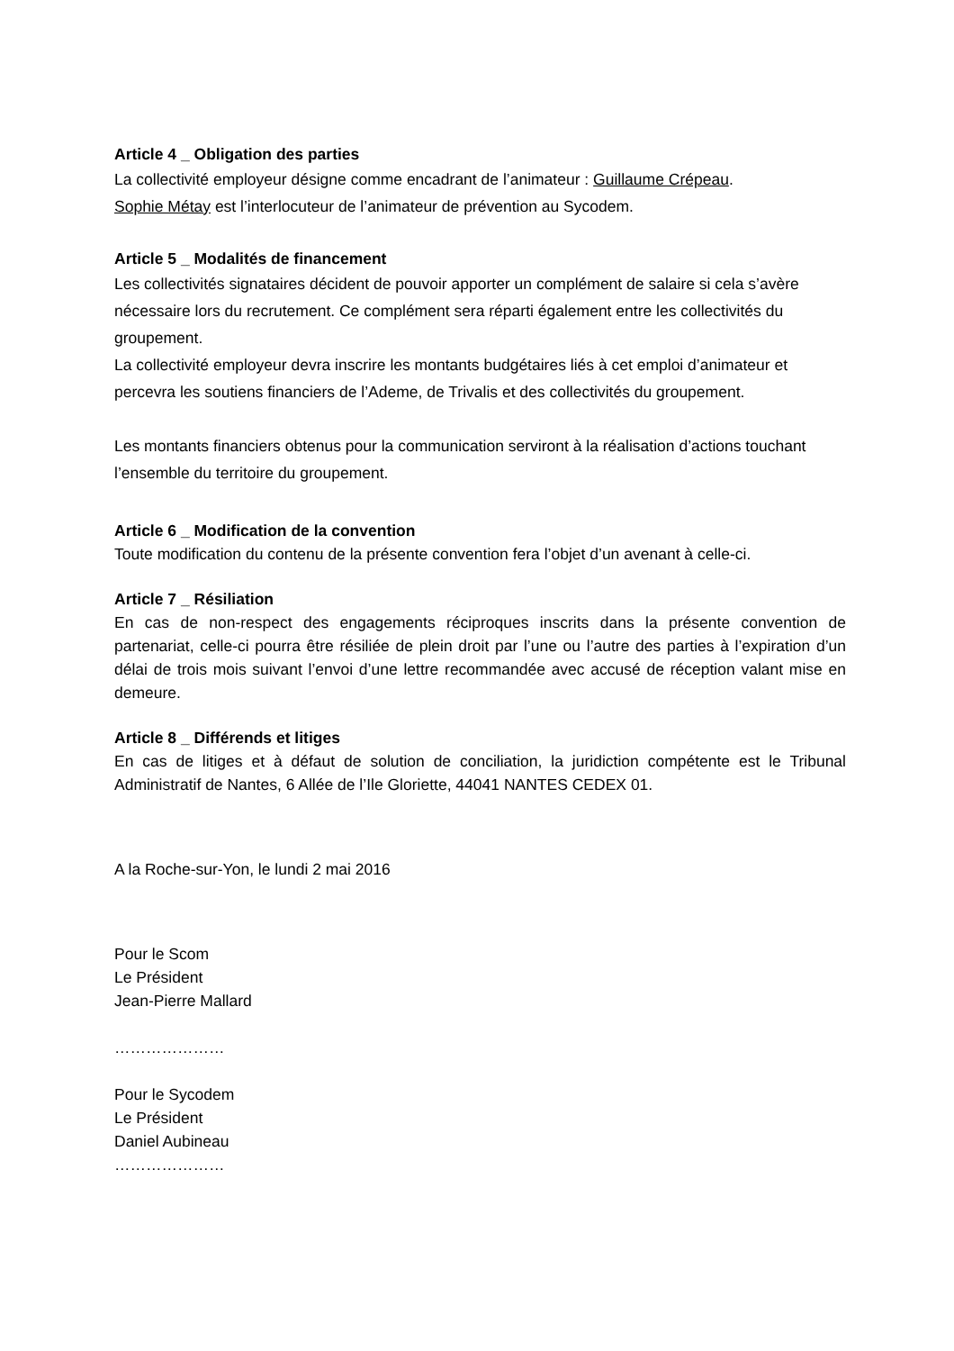Article 4 _ Obligation des parties
La collectivité employeur désigne comme encadrant de l’animateur : Guillaume Crépeau.
Sophie Métay est l’interlocuteur de l’animateur de prévention au Sycodem.
Article 5 _ Modalités de financement
Les collectivités signataires décident de pouvoir apporter un complément de salaire si cela s’avère nécessaire lors du recrutement. Ce complément sera réparti également entre les collectivités du groupement.
La collectivité employeur devra inscrire les montants budgétaires liés à cet emploi d’animateur et percevra les soutiens financiers de l’Ademe, de Trivalis et des collectivités du groupement.
Les montants financiers obtenus pour la communication serviront à la réalisation d’actions touchant l’ensemble du territoire du groupement.
Article 6 _ Modification de la convention
Toute modification du contenu de la présente convention fera l’objet d’un avenant à celle-ci.
Article 7 _ Résiliation
En cas de non-respect des engagements réciproques inscrits dans la présente convention de partenariat, celle-ci pourra être résiliée de plein droit par l’une ou l’autre des parties à l’expiration d’un délai de trois mois suivant l’envoi d’une lettre recommandée avec accusé de réception valant mise en demeure.
Article 8 _ Différends et litiges
En cas de litiges et à défaut de solution de conciliation, la juridiction compétente est le Tribunal Administratif de Nantes, 6 Allée de l’Ile Gloriette, 44041 NANTES CEDEX 01.
A la Roche-sur-Yon, le lundi 2 mai 2016
Pour le Scom
Le Président
Jean-Pierre Mallard
…………………
Pour le Sycodem
Le Président
Daniel Aubineau
…………………